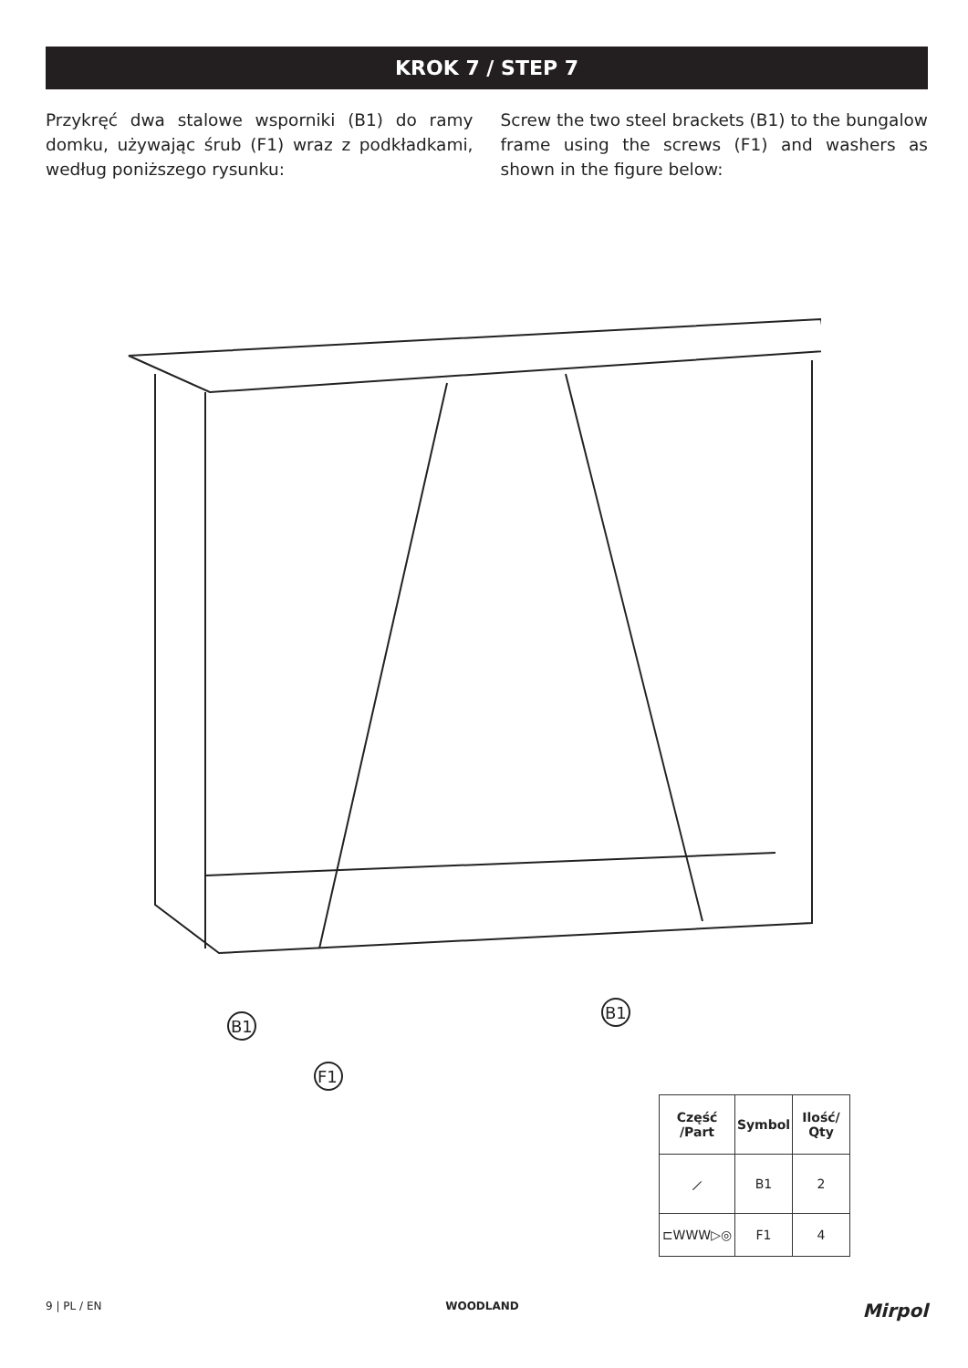KROK 7 / STEP 7
Przykręć dwa stalowe wsporniki (B1) do ramy domku, używając śrub (F1) wraz z podkładkami, według poniższego rysunku:
Screw the two steel brackets (B1) to the bungalow frame using the screws (F1) and washers as shown in the figure below:
B1
F1
B1
| Część /Part | Symbol | Ilość/ Qty |
| --- | --- | --- |
| ⟋ | B1 | 2 |
| ⊏WWW▷◎ | F1 | 4 |
9 | PL / EN WOODLAND Mirpol